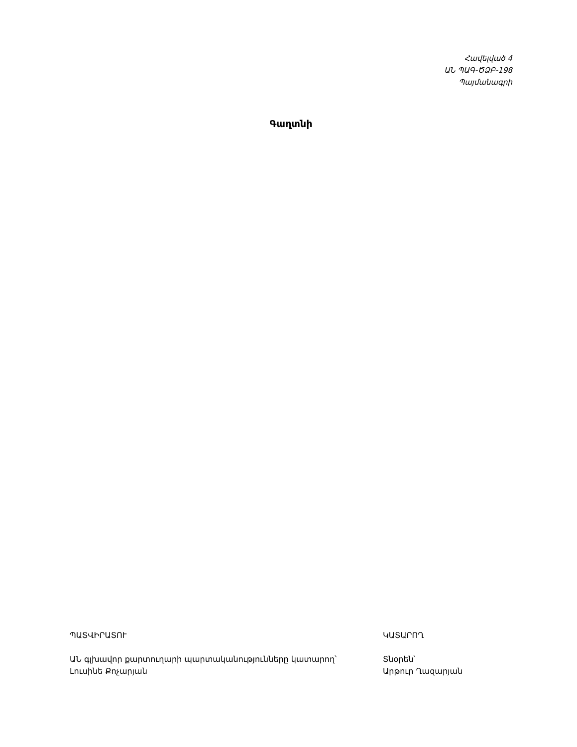Հավելված 4
ԱՆ ՊԱԳ-ԾՁԲ-198
Պայմանագրի
Գաղտնի
ՊԱՏՎԻՐԱՏՈՒ
ԱՆ գլխավոր քարտուղարի պարտականությունները կատարող՝
Լուսինե Քոչարյան
ԿԱՏԱՐՈՂ
Տնօրեն՝
Արթուր Ղազարյան